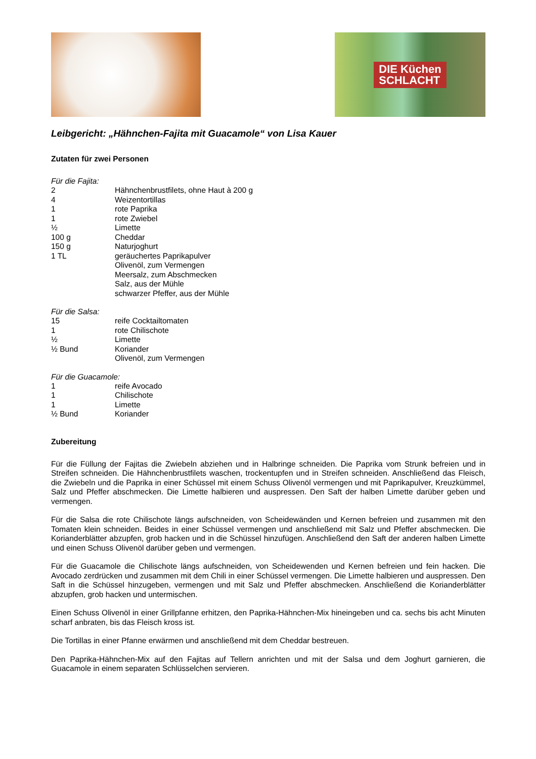DIE Küchen
SCHLACHT
Leibgericht: „Hähnchen-Fajita mit Guacamole“ von Lisa Kauer
Zutaten für zwei Personen
Für die Fajita:
2 Hähnchenbrustfilets, ohne Haut à 200 g
4 Weizentortillas
1 rote Paprika
1 rote Zwiebel
½ Limette
100 g Cheddar
150 g Naturjoghurt
1 TL geräuchertes Paprikapulver
Olivenöl, zum Vermengen
Meersalz, zum Abschmecken
Salz, aus der Mühle
schwarzer Pfeffer, aus der Mühle
Für die Salsa:
15 reife Cocktailtomaten
1 rote Chilischote
½ Limette
½ Bund Koriander
Olivenöl, zum Vermengen
Für die Guacamole:
1 reife Avocado
1 Chilischote
1 Limette
½ Bund Koriander
Zubereitung
Für die Füllung der Fajitas die Zwiebeln abziehen und in Halbringe schneiden. Die Paprika vom Strunk befreien und in Streifen schneiden. Die Hähnchenbrustfilets waschen, trockentupfen und in Streifen schneiden. Anschließend das Fleisch, die Zwiebeln und die Paprika in einer Schüssel mit einem Schuss Olivenöl vermengen und mit Paprikapulver, Kreuzkümmel, Salz und Pfeffer abschmecken. Die Limette halbieren und auspressen. Den Saft der halben Limette darüber geben und vermengen.
Für die Salsa die rote Chilischote längs aufschneiden, von Scheidewänden und Kernen befreien und zusammen mit den Tomaten klein schneiden. Beides in einer Schüssel vermengen und anschließend mit Salz und Pfeffer abschmecken. Die Korianderblätter abzupfen, grob hacken und in die Schüssel hinzufügen. Anschließend den Saft der anderen halben Limette und einen Schuss Olivenöl darüber geben und vermengen.
Für die Guacamole die Chilischote längs aufschneiden, von Scheidewenden und Kernen befreien und fein hacken. Die Avocado zerdrücken und zusammen mit dem Chili in einer Schüssel vermengen. Die Limette halbieren und auspressen. Den Saft in die Schüssel hinzugeben, vermengen und mit Salz und Pfeffer abschmecken. Anschließend die Korianderblätter abzupfen, grob hacken und untermischen.
Einen Schuss Olivenöl in einer Grillpfanne erhitzen, den Paprika-Hähnchen-Mix hineingeben und ca. sechs bis acht Minuten scharf anbraten, bis das Fleisch kross ist.
Die Tortillas in einer Pfanne erwärmen und anschließend mit dem Cheddar bestreuen.
Den Paprika-Hähnchen-Mix auf den Fajitas auf Tellern anrichten und mit der Salsa und dem Joghurt garnieren, die Guacamole in einem separaten Schlüsselchen servieren.